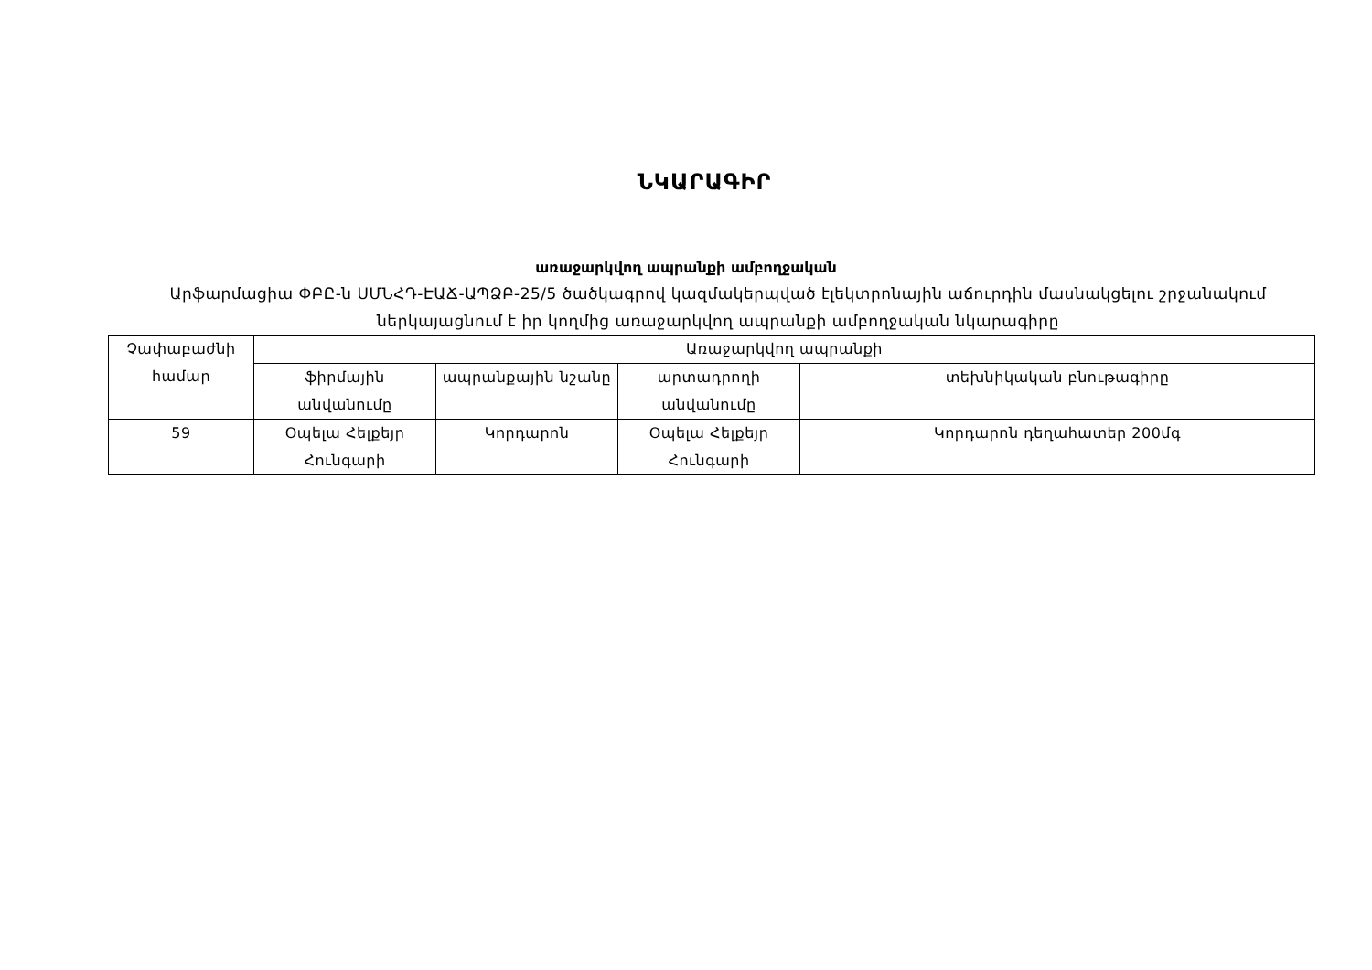ՆԿԱՐԱԳԻՐ
առաջարկվող ապրանքի ամբողջական
Արֆարմացիա ՓԲԸ-ն ՍՄՆՀԴ-ԷԱՃ-ԱՊՁԲ-25/5 ծածկագրով կազմակերպված էլեկտրոնային աճուրդին մասնակցելու շրջանակում ներկայացնում է իր կողմից առաջարկվող ապրանքի ամբողջական նկարագիրը
| Չափաբաժնի համար | Առաջարկվող ապրանքի | | | |
| --- | --- | --- | --- | --- |
| | ֆիրմային անվանումը | ապրանքային նշանը | արտադրողի անվանումը | տեխնիկական բնութագիրը |
| 59 | Օպելա Հելքեյր Հունգարի | Կորդարոն | Օպելա Հելքեյր Հունգարի | Կորդարոն դեղահատեր 200մգ |